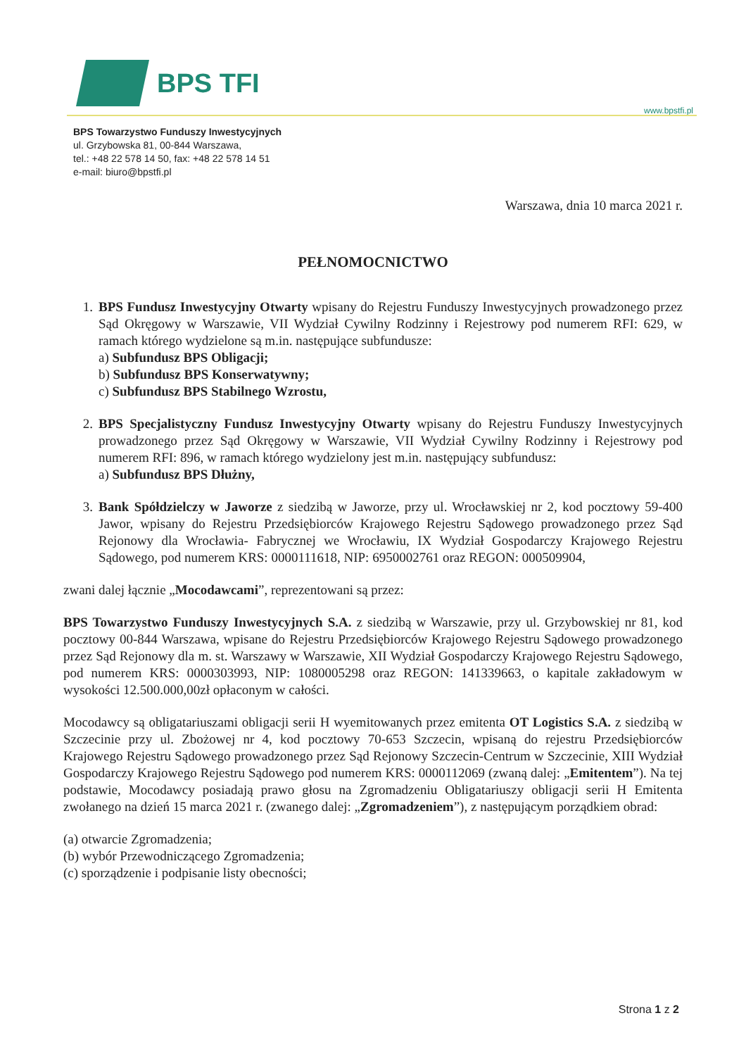BPS TFI
www.bpstfi.pl
BPS Towarzystwo Funduszy Inwestycyjnych
ul. Grzybowska 81, 00-844 Warszawa,
tel.: +48 22 578 14 50, fax: +48 22 578 14 51
e-mail: biuro@bpstfi.pl
Warszawa, dnia 10 marca 2021 r.
PEŁNOMOCNICTWO
1. BPS Fundusz Inwestycyjny Otwarty wpisany do Rejestru Funduszy Inwestycyjnych prowadzonego przez Sąd Okręgowy w Warszawie, VII Wydział Cywilny Rodzinny i Rejestrowy pod numerem RFI: 629, w ramach którego wydzielone są m.in. następujące subfundusze:
a) Subfundusz BPS Obligacji;
b) Subfundusz BPS Konserwatywny;
c) Subfundusz BPS Stabilnego Wzrostu,
2. BPS Specjalistyczny Fundusz Inwestycyjny Otwarty wpisany do Rejestru Funduszy Inwestycyjnych prowadzonego przez Sąd Okręgowy w Warszawie, VII Wydział Cywilny Rodzinny i Rejestrowy pod numerem RFI: 896, w ramach którego wydzielony jest m.in. następujący subfundusz:
a) Subfundusz BPS Dłużny,
3. Bank Spółdzielczy w Jaworze z siedzibą w Jaworze, przy ul. Wrocławskiej nr 2, kod pocztowy 59-400 Jawor, wpisany do Rejestru Przedsiębiorców Krajowego Rejestru Sądowego prowadzonego przez Sąd Rejonowy dla Wrocławia- Fabrycznej we Wrocławiu, IX Wydział Gospodarczy Krajowego Rejestru Sądowego, pod numerem KRS: 0000111618, NIP: 6950002761 oraz REGON: 000509904,
zwani dalej łącznie „Mocodawcami”, reprezentowani są przez:
BPS Towarzystwo Funduszy Inwestycyjnych S.A. z siedzibą w Warszawie, przy ul. Grzybowskiej nr 81, kod pocztowy 00-844 Warszawa, wpisane do Rejestru Przedsiębiorców Krajowego Rejestru Sądowego prowadzonego przez Sąd Rejonowy dla m. st. Warszawy w Warszawie, XII Wydział Gospodarczy Krajowego Rejestru Sądowego, pod numerem KRS: 0000303993, NIP: 1080005298 oraz REGON: 141339663, o kapitale zakładowym w wysokości 12.500.000,00zł opłaconym w całości.
Mocodawcy są obligatariuszami obligacji serii H wyemitowanych przez emitenta OT Logistics S.A. z siedzibą w Szczecinie przy ul. Zbożowej nr 4, kod pocztowy 70-653 Szczecin, wpisaną do rejestru Przedsiębiorców Krajowego Rejestru Sądowego prowadzonego przez Sąd Rejonowy Szczecin-Centrum w Szczecinie, XIII Wydział Gospodarczy Krajowego Rejestru Sądowego pod numerem KRS: 0000112069 (zwaną dalej: „Emitentem”). Na tej podstawie, Mocodawcy posiadają prawo głosu na Zgromadzeniu Obligatariuszy obligacji serii H Emitenta zwołanego na dzień 15 marca 2021 r. (zwanego dalej: „Zgromadzeniem”), z następującym porządkiem obrad:
(a) otwarcie Zgromadzenia;
(b) wybór Przewodniczącego Zgromadzenia;
(c) sporządzenie i podpisanie listy obecności;
Strona 1 z 2